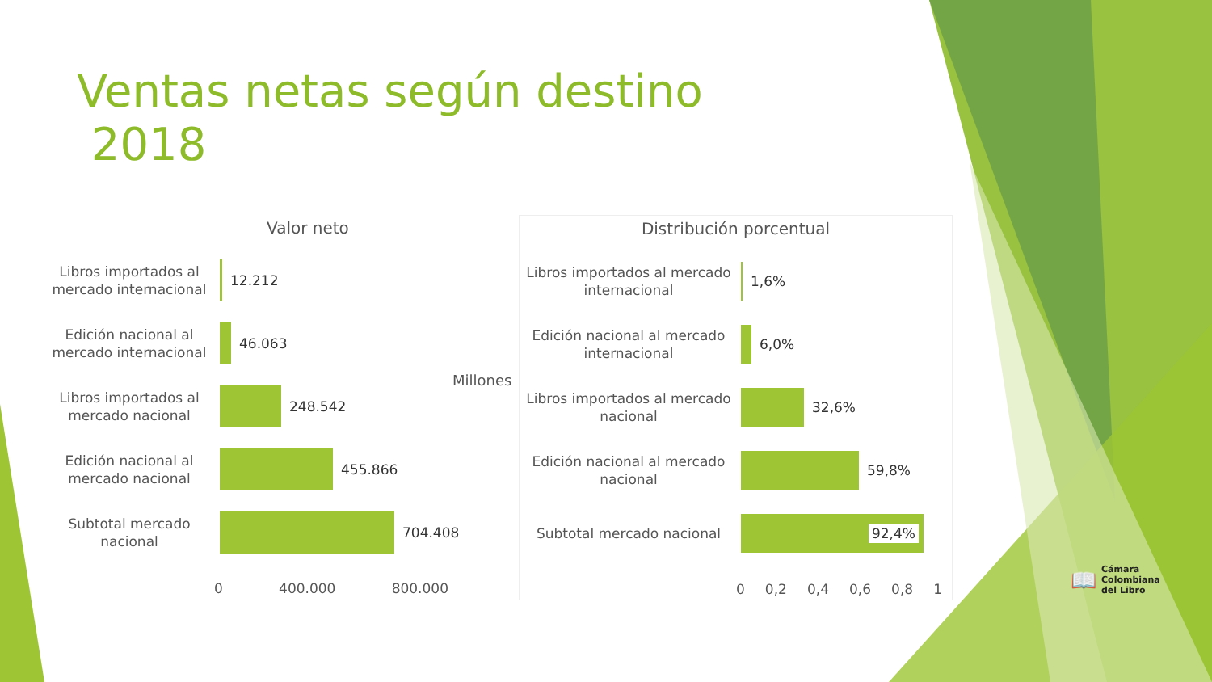Ventas netas según destino
2018
Valor neto
Libros importados al mercado internacional
12.212
Edición nacional al mercado internacional
46.063
Libros importados al mercado nacional
248.542
Edición nacional al mercado nacional
455.866
Subtotal mercado nacional
704.408
0 400.000 800.000
Millones
Distribución porcentual
Libros importados al mercado internacional
1,6%
Edición nacional al mercado internacional
6,0%
Libros importados al mercado nacional
32,6%
Edición nacional al mercado nacional
59,8%
Subtotal mercado nacional
92,4%
0 0,2 0,4 0,6 0,8 1
📖 Cámara
Colombiana
del Libro